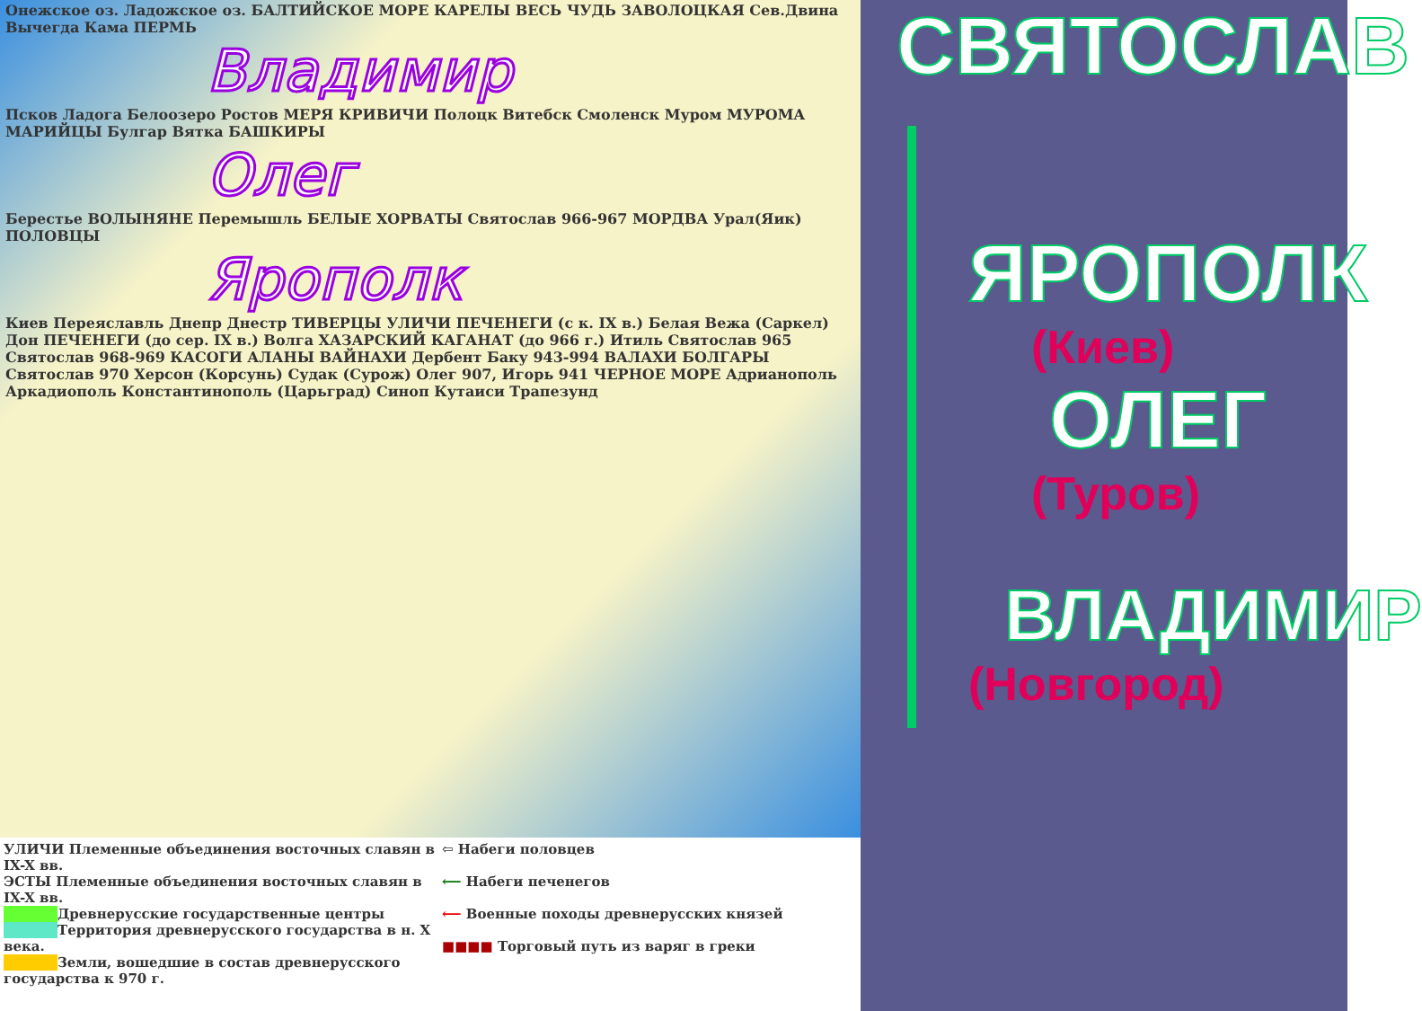Онежское оз. Ладожское оз. БАЛТИЙСКОЕ МОРЕ КАРЕЛЫ ВЕСЬ ЧУДЬ ЗАВОЛОЦКАЯ Сев.Двина Вычегда Кама ПЕРМЬ
Владимир
Псков Ладога Белоозеро Ростов МЕРЯ КРИВИЧИ Полоцк Витебск Смоленск Муром МУРОМА МАРИЙЦЫ Булгар Вятка БАШКИРЫ
Олег
Берестье ВОЛЫНЯНЕ Перемышль БЕЛЫЕ ХОРВАТЫ Святослав 966-967 МОРДВА Урал(Яик) ПОЛОВЦЫ
Ярополк
Киев Переяславль Днепр Днестр ТИВЕРЦЫ УЛИЧИ ПЕЧЕНЕГИ (с к. IX в.) Белая Вежа (Саркел) Дон ПЕЧЕНЕГИ (до сер. IX в.) Волга ХАЗАРСКИЙ КАГАНАТ (до 966 г.) Итиль Святослав 965 Святослав 968-969 КАСОГИ АЛАНЫ ВАЙНАХИ Дербент Баку 943-994 ВАЛАХИ БОЛГАРЫ Святослав 970 Херсон (Корсунь) Судак (Сурож) Олег 907, Игорь 941 ЧЕРНОЕ МОРЕ Адрианополь Аркадиополь Константинополь (Царьград) Синоп Кутаиси Трапезунд
УЛИЧИ Племенные объединения восточных славян в IX-X вв.
ЭСТЫ Племенные объединения восточных славян в IX-X вв.
Древнерусские государственные центры
Территория древнерусского государства в н. X века.
Земли, вошедшие в состав древнерусского государства к 970 г.
⇦ Набеги половцев
⟵ Набеги печенегов
⟵ Военные походы древнерусских князей
■■■■ Торговый путь из варяг в греки
СВЯТОСЛАВ
ЯРОПОЛК
(Киев)
ОЛЕГ
(Туров)
ВЛАДИМИР
(Новгород)